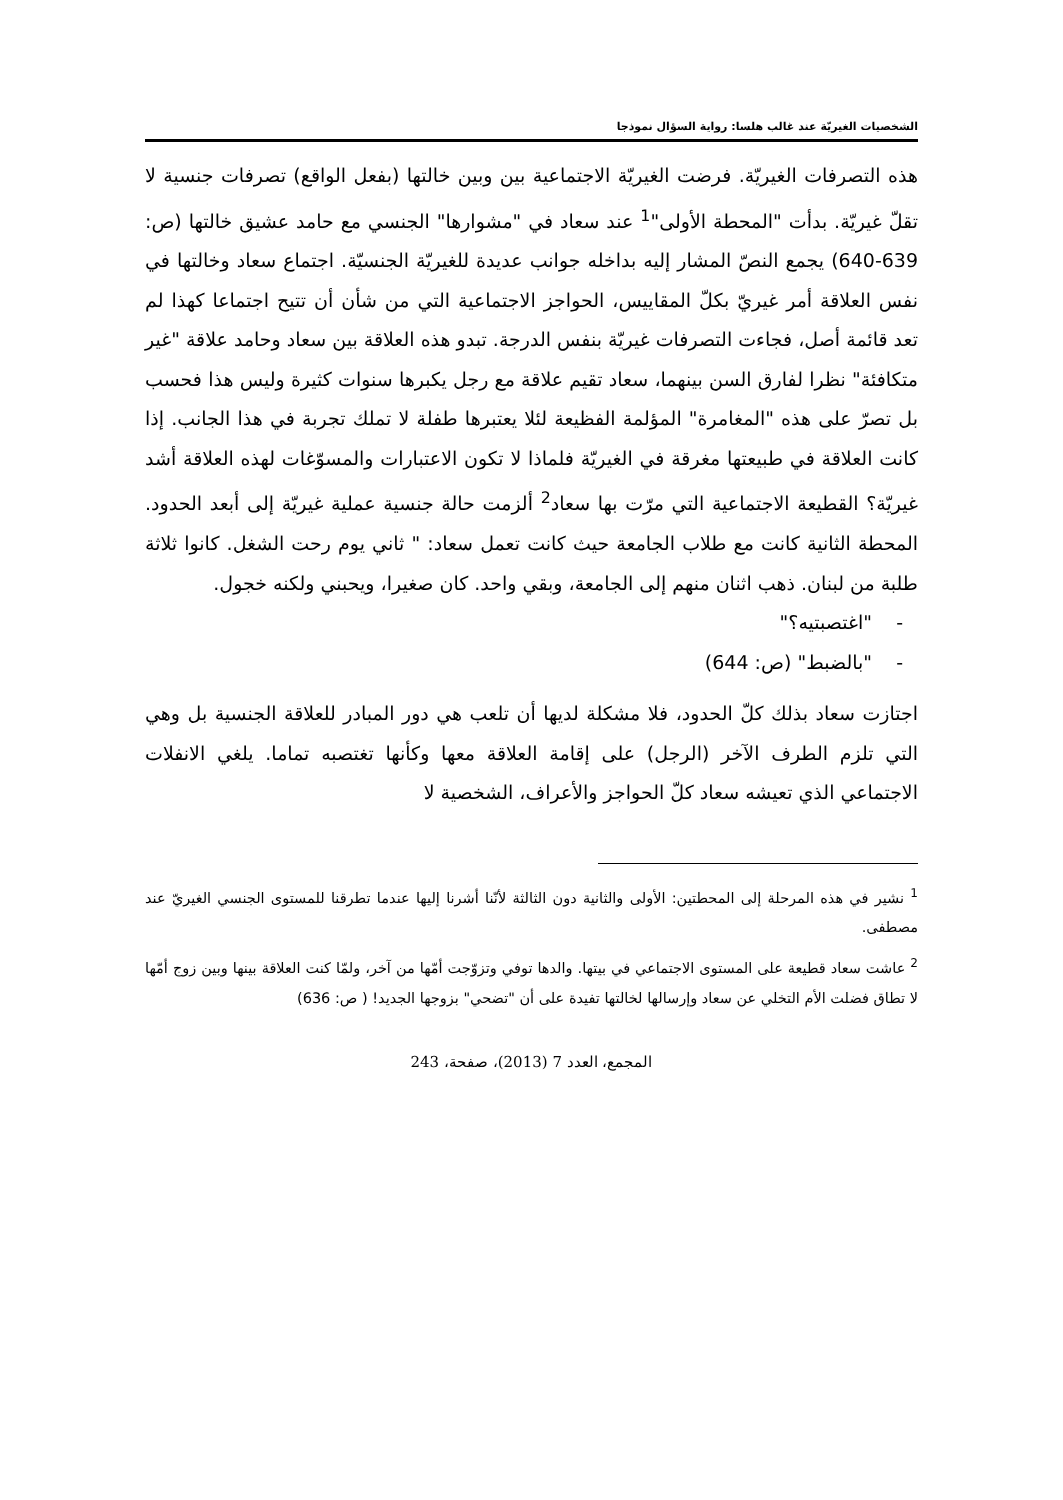الشخصيات الغيريّة عند غالب هلسا: رواية السؤال نموذجا
هذه التصرفات الغيريّة. فرضت الغيريّة الاجتماعية بين وبين خالتها (بفعل الواقع) تصرفات جنسية لا تقلّ غيريّة. بدأت "المحطة الأولى"<sup>1</sup> عند سعاد في "مشوارها" الجنسي مع حامد عشيق خالتها (ص: 639-640) يجمع النصّ المشار إليه بداخله جوانب عديدة للغيريّة الجنسيّة. اجتماع سعاد وخالتها في نفس العلاقة أمر غيريّ بكلّ المقاييس، الحواجز الاجتماعية التي من شأن أن تتيح اجتماعا كهذا لم تعد قائمة أصل، فجاءت التصرفات غيريّة بنفس الدرجة. تبدو هذه العلاقة بين سعاد وحامد علاقة "غير متكافئة" نظرا لفارق السن بينهما، سعاد تقيم علاقة مع رجل يكبرها سنوات كثيرة وليس هذا فحسب بل تصرّ على هذه "المغامرة" المؤلمة الفظيعة لئلا يعتبرها طفلة لا تملك تجربة في هذا الجانب. إذا كانت العلاقة في طبيعتها مغرقة في الغيريّة فلماذا لا تكون الاعتبارات والمسوّغات لهذه العلاقة أشد غيريّة؟ القطيعة الاجتماعية التي مرّت بها سعاد<sup>2</sup> ألزمت حالة جنسية عملية غيريّة إلى أبعد الحدود. المحطة الثانية كانت مع طلاب الجامعة حيث كانت تعمل سعاد: " ثاني يوم رحت الشغل. كانوا ثلاثة طلبة من لبنان. ذهب اثنان منهم إلى الجامعة، وبقي واحد. كان صغيرا، ويحبني ولكنه خجول.
- "اغتصبتيه؟"
- "بالضبط" (ص: 644)
اجتازت سعاد بذلك كلّ الحدود، فلا مشكلة لديها أن تلعب هي دور المبادر للعلاقة الجنسية بل وهي التي تلزم الطرف الآخر (الرجل) على إقامة العلاقة معها وكأنها تغتصبه تماما. يلغي الانفلات الاجتماعي الذي تعيشه سعاد كلّ الحواجز والأعراف، الشخصية لا
<sup>1</sup> نشير في هذه المرحلة إلى المحطتين: الأولى والثانية دون الثالثة لأنّنا أشرنا إليها عندما تطرقنا للمستوى الجنسي الغيريّ عند مصطفى.
<sup>2</sup> عاشت سعاد قطيعة على المستوى الاجتماعي في بيتها. والدها توفي وتزوّجت أمّها من آخر، ولمّا كنت العلاقة بينها وبين زوج أمّها لا تطاق فضلت الأم التخلي عن سعاد وإرسالها لخالتها تفيدة على أن "تضحي" بزوجها الجديد! ( ص: 636)
المجمع، العدد 7 (2013)، صفحة، 243